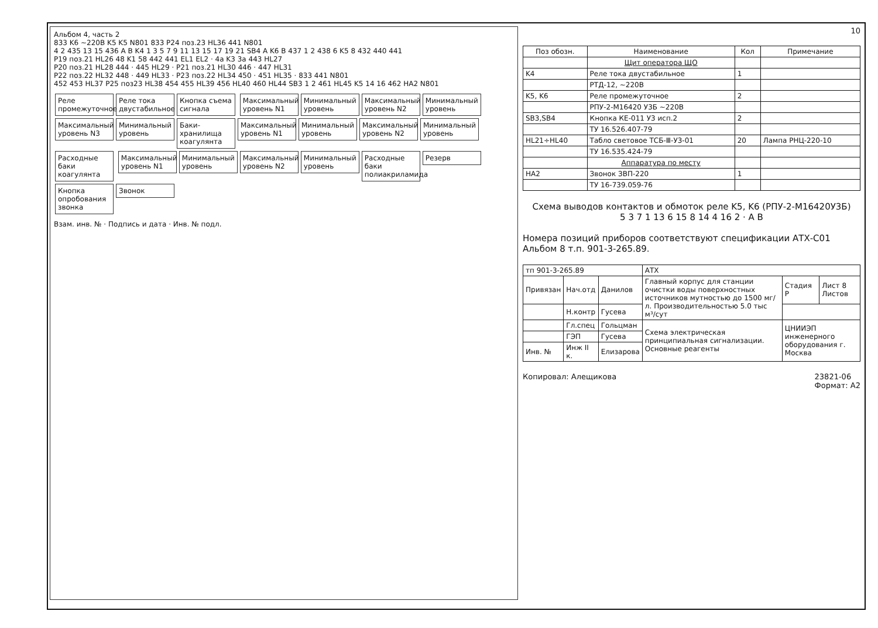Альбом 4, часть 2
833 K6 ~220В K5 K5 N801 833 P24 поз.23 HL36 441 N801
4 2 435 13 15 436 A B K4 1 3 5 7 9 11 13 15 17 19 21 SB4 A K6 B 437 1 2 438 6 K5 8 432 440 441
P19 поз.21 HL26 48 K1 58 442 441 EL1 EL2 · 4a K3 3a 443 HL27
P20 поз.21 HL28 444 · 445 HL29 · P21 поз.21 HL30 446 · 447 HL31
P22 поз.22 HL32 448 · 449 HL33 · P23 поз.22 HL34 450 · 451 HL35 · 833 441 N801
452 453 HL37 P25 поз23 HL38 454 455 HL39 456 HL40 460 HL44 SB3 1 2 461 HL45 K5 14 16 462 HA2 N801
Реле промежуточное Реле тока двустабильное Кнопка съема сигнала Максимальный уровень N1 Минимальный уровень Максимальный уровень N2 Минимальный уровень Максимальный уровень N3 Минимальный уровень Баки-хранилища коагулянта Максимальный уровень N1 Минимальный уровень Максимальный уровень N2 Минимальный уровень Расходные баки коагулянта Максимальный уровень N1 Минимальный уровень Максимальный уровень N2 Минимальный уровень Расходные баки полиакриламида Резерв Кнопка опробования звонка Звонок
Взам. инв. № · Подпись и дата · Инв. № подл.
10
| Поз обозн. | Наименование | Кол | Примечание |
| --- | --- | --- | --- |
| | Щит оператора ЩО | | |
| K4 | Реле тока двустабильное | 1 | |
| | РТД-12, ~220В | | |
| K5, K6 | Реле промежуточное | 2 | |
| | РПУ-2-М16420 У3Б ~220В | | |
| SB3,SB4 | Кнопка КЕ-011 У3 исп.2 | 2 | |
| | ТУ 16.526.407-79 | | |
| HL21÷HL40 | Табло световое ТСБ-Ⅲ-У3-01 | 20 | Лампа РНЦ-220-10 |
| | ТУ 16.535.424-79 | | |
| | Аппаратура по месту | | |
| HA2 | Звонок ЗВП-220 | 1 | |
| | ТУ 16-739.059-76 | | |
Схема выводов контактов и обмоток реле K5, K6 (РПУ-2-М16420У3Б)
5 3 7 1 13 6 15 8 14 4 16 2 · A B
Номера позиций приборов соответствуют спецификации АТХ-С01 Альбом 8 т.п. 901-3-265.89.
| тп 901-3-265.89 | | | АТХ | | |
| Привязан | Нач.отд | Данилов | Главный корпус для станции очистки воды поверхностных источников мутностью до 1500 мг/л. Производительностью 5.0 тыс м³/сут | Стадия Р | Лист 8 Листов |
| | Н.контр | Гусева | | | |
| | Гл.спец | Гольцман | Схема электрическая принципиальная сигнализации. Основные реагенты | ЦНИИЭП инженерного оборудования г. Москва | |
| | ГЭП | Гусева | | | |
| Инв. № | Инж II к. | Елизарова | | | |
Копировал: Алещикова 23821-06
Формат: А2